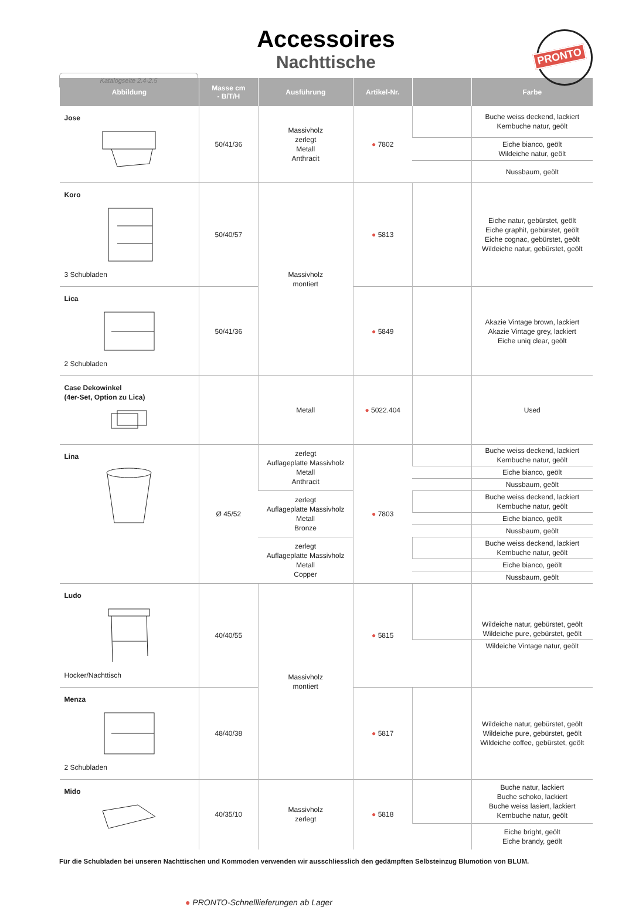Accessoires
Nachttische
Katalogseite 2.4-2.5
PRONTO
| Abbildung | Masse cm - B/T/H | Ausführung | Artikel-Nr. | | Farbe |
| --- | --- | --- | --- | --- | --- |
| Jose | 50/41/36 | Massivholz zerlegt Metall Anthracit | ● 7802 | | Buche weiss deckend, lackiert Kernbuche natur, geölt |
| | | | | | Eiche bianco, geölt Wildeiche natur, geölt |
| | | | | | Nussbaum, geölt |
| Koro 3 Schubladen | 50/40/57 | Massivholz montiert | ● 5813 | | Eiche natur, gebürstet, geölt Eiche graphit, gebürstet, geölt Eiche cognac, gebürstet, geölt Wildeiche natur, gebürstet, geölt |
| Lica 2 Schubladen | 50/41/36 | | ● 5849 | | Akazie Vintage brown, lackiert Akazie Vintage grey, lackiert Eiche uniq clear, geölt |
| Case Dekowinkel (4er-Set, Option zu Lica) | | Metall | ● 5022.404 | | Used |
| Lina | Ø 45/52 | zerlegt Auflageplatte Massivholz Metall Anthracit | ● 7803 | | Buche weiss deckend, lackiert Kernbuche natur, geölt |
| | | | | | Eiche bianco, geölt |
| | | | | | Nussbaum, geölt |
| | | zerlegt Auflageplatte Massivholz Metall Bronze | | | Buche weiss deckend, lackiert Kernbuche natur, geölt |
| | | | | | Eiche bianco, geölt |
| | | | | | Nussbaum, geölt |
| | | zerlegt Auflageplatte Massivholz Metall Copper | | | Buche weiss deckend, lackiert Kernbuche natur, geölt |
| | | | | | Eiche bianco, geölt |
| | | | | | Nussbaum, geölt |
| Ludo Hocker/Nachttisch | 40/40/55 | Massivholz montiert | ● 5815 | | Wildeiche natur, gebürstet, geölt Wildeiche pure, gebürstet, geölt |
| | | | | | Wildeiche Vintage natur, geölt |
| Menza 2 Schubladen | 48/40/38 | | ● 5817 | | Wildeiche natur, gebürstet, geölt Wildeiche pure, gebürstet, geölt Wildeiche coffee, gebürstet, geölt |
| Mido | 40/35/10 | Massivholz zerlegt | ● 5818 | | Buche natur, lackiert Buche schoko, lackiert Buche weiss lasiert, lackiert Kernbuche natur, geölt |
| | | | | | Eiche bright, geölt Eiche brandy, geölt |
Für die Schubladen bei unseren Nachttischen und Kommoden verwenden wir ausschliesslich den gedämpften Selbsteinzug Blumotion von BLUM.
● PRONTO-Schnelllieferungen ab Lager